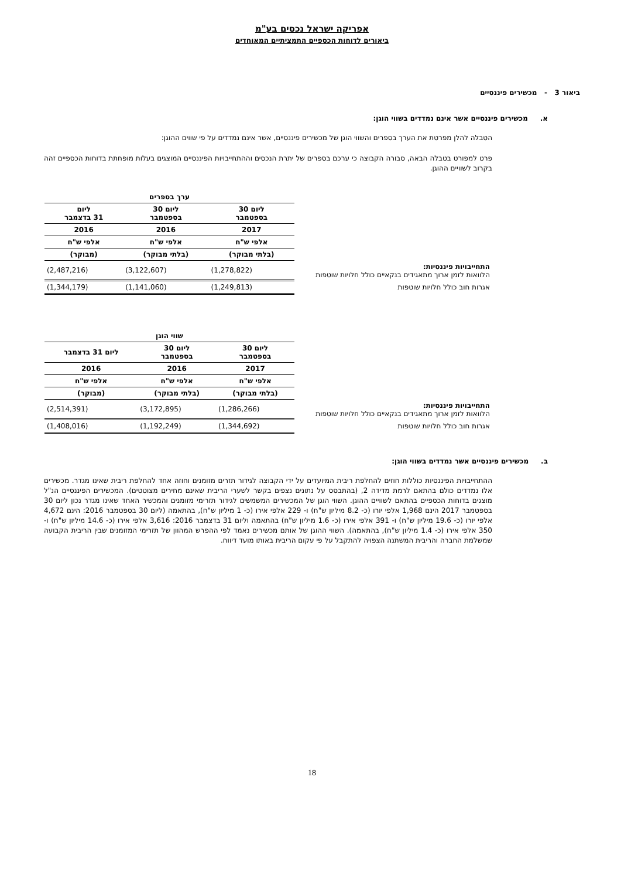אפריקה ישראל נכסים בע"מ
ביאורים לדוחות הכספיים התמציתיים המאוחדים
ביאור 3 - מכשירים פיננסיים
א. מכשירים פיננסיים אשר אינם נמדדים בשווי הוגן:
הטבלה להלן מפרטת את הערך בספרים והשווי הוגן של מכשירים פיננסיים, אשר אינם נמדדים על פי שווים ההוגן:
פרט למפורט בטבלה הבאה, סבורה הקבוצה כי ערכם בספרים של יתרת הנכסים וההתחייבויות הפיננסיים המוצגים בעלות מופחתת בדוחות הכספיים זהה בקרוב לשוויים ההוגן.
| | ערך בספרים | | |
| | ליום 30 בספטמבר | ליום 30 בספטמבר | ליום 31 בדצמבר |
| | 2017 | 2016 | 2016 |
| | אלפי ש"ח | אלפי ש"ח | אלפי ש"ח |
| | (בלתי מבוקר) | (בלתי מבוקר) | (מבוקר) |
| התחייבויות פיננסיות: הלוואות לזמן ארוך מתאגידים בנקאיים כולל חלויות שוטפות | (1,278,822) | (3,122,607) | (2,487,216) |
| אגרות חוב כולל חלויות שוטפות | (1,249,813) | (1,141,060) | (1,344,179) |
| | שווי הוגן | | |
| | ליום 30 בספטמבר | ליום 30 בספטמבר | ליום 31 בדצמבר |
| | 2017 | 2016 | 2016 |
| | אלפי ש"ח | אלפי ש"ח | אלפי ש"ח |
| | (בלתי מבוקר) | (בלתי מבוקר) | (מבוקר) |
| התחייבויות פיננסיות: הלוואות לזמן ארוך מתאגידים בנקאיים כולל חלויות שוטפות | (1,286,266) | (3,172,895) | (2,514,391) |
| אגרות חוב כולל חלויות שוטפות | (1,344,692) | (1,192,249) | (1,408,016) |
ב. מכשירים פיננסיים אשר נמדדים בשווי הוגן:
ההתחייבויות הפיננסיות כוללות חוזים להחלפת ריבית המיועדים על ידי הקבוצה לגידור תזרים מזומנים וחוזה אחד להחלפת ריבית שאינו מגדר. מכשירים אלו נמדדים כולם בהתאם לרמת מדידה 2, (בהתבסס על נתונים נצפים בקשר לשערי הריבית שאינם מחירים מצוטטים). המכשירים הפיננסיים הנ"ל מוצגים בדוחות הכספיים בהתאם לשוויים ההוגן. השווי הוגן של המכשירים המשמשים לגידור תזרימי מזומנים והמכשיר האחד שאינו מגדר נכון ליום 30 בספטמבר 2017 הינם 1,968 אלפי יורו (כ- 8.2 מיליון ש"ח) ו- 229 אלפי אירו (כ- 1 מיליון ש"ח), בהתאמה (ליום 30 בספטמבר 2016: הינם 4,672 אלפי יורו (כ- 19.6 מיליון ש"ח) ו- 391 אלפי אירו (כ- 1.6 מיליון ש"ח) בהתאמה וליום 31 בדצמבר 2016: 3,616 אלפי אירו (כ- 14.6 מיליון ש"ח) ו- 350 אלפי אירו (כ- 1.4 מיליון ש"ח), בהתאמה). השווי ההוגן של אותם מכשירים נאמד לפי ההפרש המהוון של תזרימי המזומנים שבין הריבית הקבועה שמשלמת החברה והריבית המשתנה הצפויה להתקבל על פי עקום הריבית באותו מועד דיווח.
18